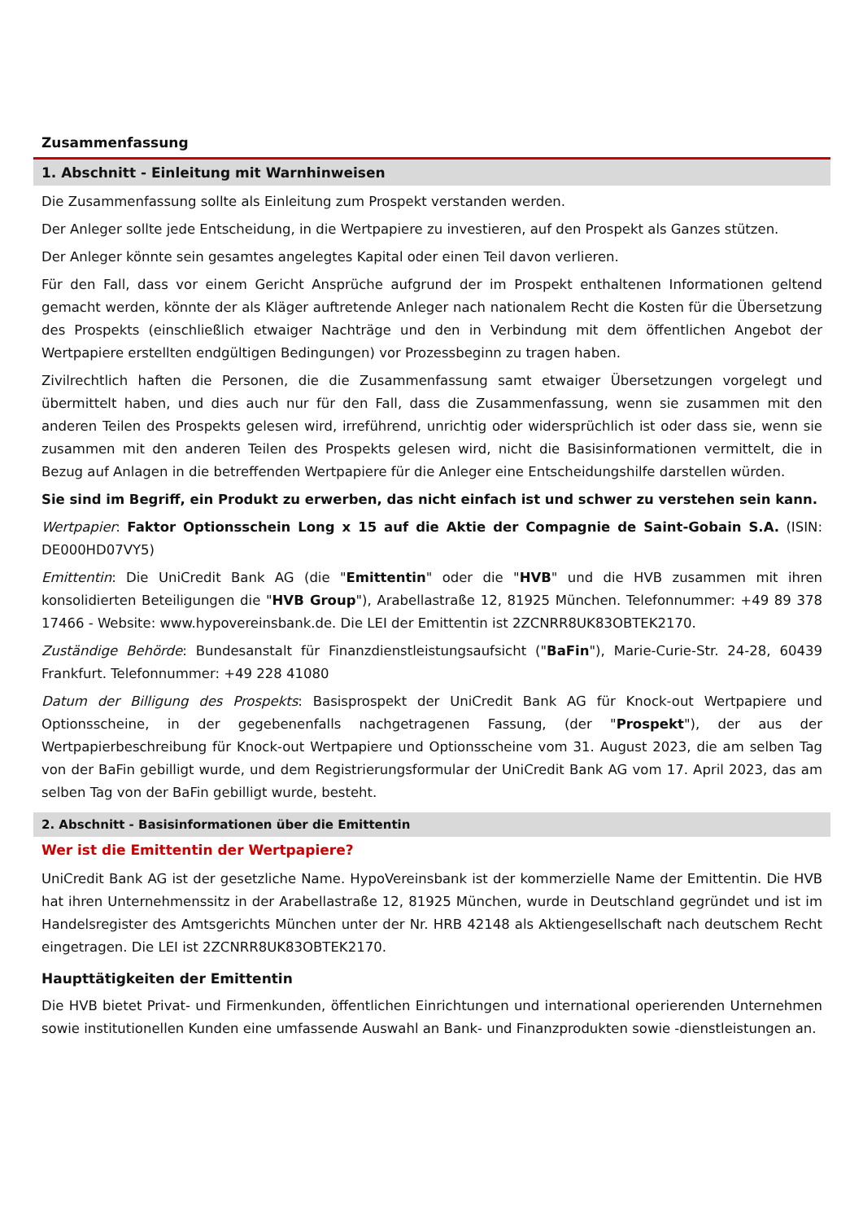Zusammenfassung
1. Abschnitt - Einleitung mit Warnhinweisen
Die Zusammenfassung sollte als Einleitung zum Prospekt verstanden werden.
Der Anleger sollte jede Entscheidung, in die Wertpapiere zu investieren, auf den Prospekt als Ganzes stützen.
Der Anleger könnte sein gesamtes angelegtes Kapital oder einen Teil davon verlieren.
Für den Fall, dass vor einem Gericht Ansprüche aufgrund der im Prospekt enthaltenen Informationen geltend gemacht werden, könnte der als Kläger auftretende Anleger nach nationalem Recht die Kosten für die Übersetzung des Prospekts (einschließlich etwaiger Nachträge und den in Verbindung mit dem öffentlichen Angebot der Wertpapiere erstellten endgültigen Bedingungen) vor Prozessbeginn zu tragen haben.
Zivilrechtlich haften die Personen, die die Zusammenfassung samt etwaiger Übersetzungen vorgelegt und übermittelt haben, und dies auch nur für den Fall, dass die Zusammenfassung, wenn sie zusammen mit den anderen Teilen des Prospekts gelesen wird, irreführend, unrichtig oder widersprüchlich ist oder dass sie, wenn sie zusammen mit den anderen Teilen des Prospekts gelesen wird, nicht die Basisinformationen vermittelt, die in Bezug auf Anlagen in die betreffenden Wertpapiere für die Anleger eine Entscheidungshilfe darstellen würden.
Sie sind im Begriff, ein Produkt zu erwerben, das nicht einfach ist und schwer zu verstehen sein kann.
Wertpapier: Faktor Optionsschein Long x 15 auf die Aktie der Compagnie de Saint-Gobain S.A. (ISIN: DE000HD07VY5)
Emittentin: Die UniCredit Bank AG (die "Emittentin" oder die "HVB" und die HVB zusammen mit ihren konsolidierten Beteiligungen die "HVB Group"), Arabellastraße 12, 81925 München. Telefonnummer: +49 89 378 17466 - Website: www.hypovereinsbank.de. Die LEI der Emittentin ist 2ZCNRR8UK83OBTEK2170.
Zuständige Behörde: Bundesanstalt für Finanzdienstleistungsaufsicht ("BaFin"), Marie-Curie-Str. 24-28, 60439 Frankfurt. Telefonnummer: +49 228 41080
Datum der Billigung des Prospekts: Basisprospekt der UniCredit Bank AG für Knock-out Wertpapiere und Optionsscheine, in der gegebenenfalls nachgetragenen Fassung, (der "Prospekt"), der aus der Wertpapierbeschreibung für Knock-out Wertpapiere und Optionsscheine vom 31. August 2023, die am selben Tag von der BaFin gebilligt wurde, und dem Registrierungsformular der UniCredit Bank AG vom 17. April 2023, das am selben Tag von der BaFin gebilligt wurde, besteht.
2. Abschnitt - Basisinformationen über die Emittentin
Wer ist die Emittentin der Wertpapiere?
UniCredit Bank AG ist der gesetzliche Name. HypoVereinsbank ist der kommerzielle Name der Emittentin. Die HVB hat ihren Unternehmenssitz in der Arabellastraße 12, 81925 München, wurde in Deutschland gegründet und ist im Handelsregister des Amtsgerichts München unter der Nr. HRB 42148 als Aktiengesellschaft nach deutschem Recht eingetragen. Die LEI ist 2ZCNRR8UK83OBTEK2170.
Haupttätigkeiten der Emittentin
Die HVB bietet Privat- und Firmenkunden, öffentlichen Einrichtungen und international operierenden Unternehmen sowie institutionellen Kunden eine umfassende Auswahl an Bank- und Finanzprodukten sowie -dienstleistungen an.